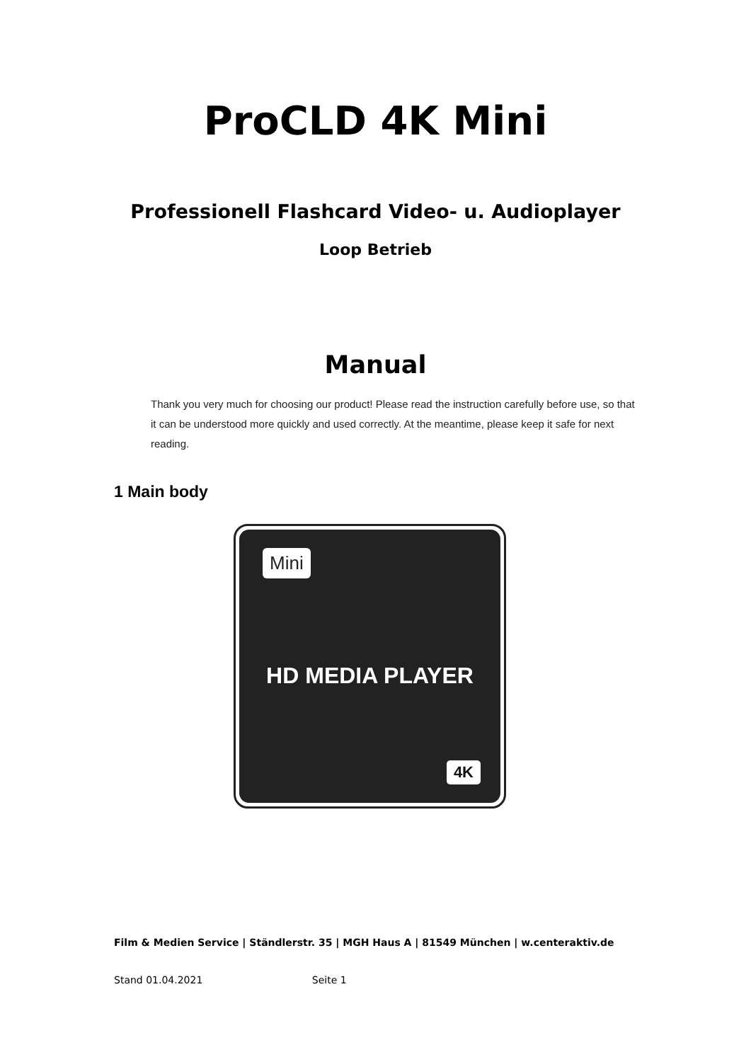ProCLD 4K Mini
Professionell Flashcard Video- u. Audioplayer
Loop Betrieb
Manual
Thank you very much for choosing our product! Please read the instruction carefully before use, so that it can be understood more quickly and used correctly. At the meantime, please keep it safe for next reading.
1 Main body
Mini
HD MEDIA PLAYER
4K
Film & Medien Service | Ständlerstr. 35 | MGH Haus A | 81549 München | w.centeraktiv.de
Stand 01.04.2021 Seite 1